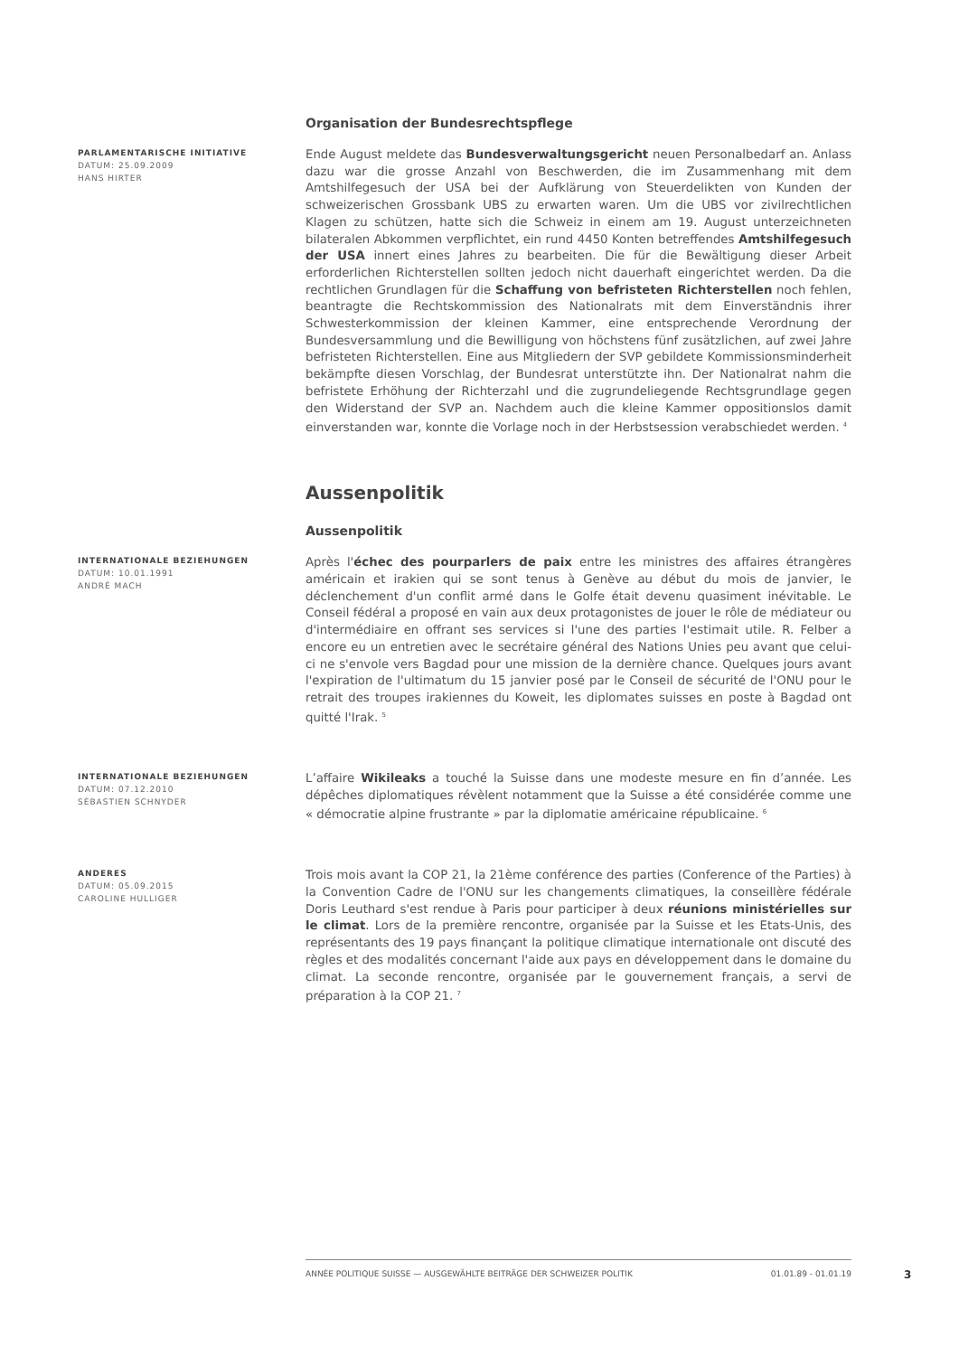Organisation der Bundesrechtspflege
PARLAMENTARISCHE INITIATIVE
DATUM: 25.09.2009
HANS HIRTER
Ende August meldete das Bundesverwaltungsgericht neuen Personalbedarf an. Anlass dazu war die grosse Anzahl von Beschwerden, die im Zusammenhang mit dem Amtshilfegesuch der USA bei der Aufklärung von Steuerdelikten von Kunden der schweizerischen Grossbank UBS zu erwarten waren. Um die UBS vor zivilrechtlichen Klagen zu schützen, hatte sich die Schweiz in einem am 19. August unterzeichneten bilateralen Abkommen verpflichtet, ein rund 4450 Konten betreffendes Amtshilfegesuch der USA innert eines Jahres zu bearbeiten. Die für die Bewältigung dieser Arbeit erforderlichen Richterstellen sollten jedoch nicht dauerhaft eingerichtet werden. Da die rechtlichen Grundlagen für die Schaffung von befristeten Richterstellen noch fehlen, beantragte die Rechtskommission des Nationalrats mit dem Einverständnis ihrer Schwesterkommission der kleinen Kammer, eine entsprechende Verordnung der Bundesversammlung und die Bewilligung von höchstens fünf zusätzlichen, auf zwei Jahre befristeten Richterstellen. Eine aus Mitgliedern der SVP gebildete Kommissionsminderheit bekämpfte diesen Vorschlag, der Bundesrat unterstützte ihn. Der Nationalrat nahm die befristete Erhöhung der Richterzahl und die zugrundeliegende Rechtsgrundlage gegen den Widerstand der SVP an. Nachdem auch die kleine Kammer oppositionslos damit einverstanden war, konnte die Vorlage noch in der Herbstsession verabschiedet werden. <sup>4</sup>
Aussenpolitik
Aussenpolitik
INTERNATIONALE BEZIEHUNGEN
DATUM: 10.01.1991
ANDRÉ MACH
Après l'échec des pourparlers de paix entre les ministres des affaires étrangères américain et irakien qui se sont tenus à Genève au début du mois de janvier, le déclenchement d'un conflit armé dans le Golfe était devenu quasiment inévitable. Le Conseil fédéral a proposé en vain aux deux protagonistes de jouer le rôle de médiateur ou d'intermédiaire en offrant ses services si l'une des parties l'estimait utile. R. Felber a encore eu un entretien avec le secrétaire général des Nations Unies peu avant que celui-ci ne s'envole vers Bagdad pour une mission de la dernière chance. Quelques jours avant l'expiration de l'ultimatum du 15 janvier posé par le Conseil de sécurité de l'ONU pour le retrait des troupes irakiennes du Koweit, les diplomates suisses en poste à Bagdad ont quitté l'Irak. <sup>5</sup>
INTERNATIONALE BEZIEHUNGEN
DATUM: 07.12.2010
SÉBASTIEN SCHNYDER
L’affaire Wikileaks a touché la Suisse dans une modeste mesure en fin d’année. Les dépêches diplomatiques révèlent notamment que la Suisse a été considérée comme une « démocratie alpine frustrante » par la diplomatie américaine républicaine. <sup>6</sup>
ANDERES
DATUM: 05.09.2015
CAROLINE HULLIGER
Trois mois avant la COP 21, la 21ème conférence des parties (Conference of the Parties) à la Convention Cadre de l'ONU sur les changements climatiques, la conseillère fédérale Doris Leuthard s'est rendue à Paris pour participer à deux réunions ministérielles sur le climat. Lors de la première rencontre, organisée par la Suisse et les Etats-Unis, des représentants des 19 pays finançant la politique climatique internationale ont discuté des règles et des modalités concernant l'aide aux pays en développement dans le domaine du climat. La seconde rencontre, organisée par le gouvernement français, a servi de préparation à la COP 21. <sup>7</sup>
ANNÉE POLITIQUE SUISSE — AUSGEWÄHLTE BEITRÄGE DER SCHWEIZER POLITIK 01.01.89 - 01.01.19
3